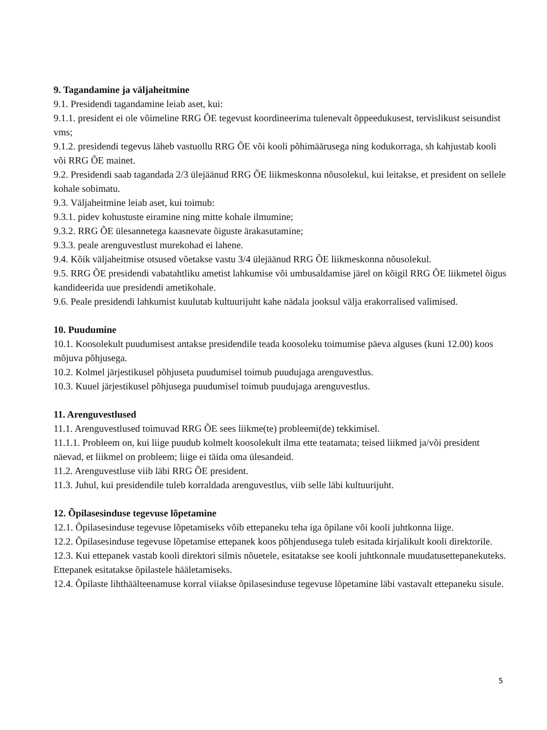9. Tagandamine ja väljaheitmine
9.1. Presidendi tagandamine leiab aset, kui:
9.1.1. president ei ole võimeline RRG ÕE tegevust koordineerima tulenevalt õppeedukusest, tervislikust seisundist vms;
9.1.2. presidendi tegevus läheb vastuollu RRG ÕE või kooli põhimäärusega ning kodukorraga, sh kahjustab kooli või RRG ÕE mainet.
9.2. Presidendi saab tagandada 2/3 ülejäänud RRG ÕE liikmeskonna nõusolekul, kui leitakse, et president on sellele kohale sobimatu.
9.3. Väljaheitmine leiab aset, kui toimub:
9.3.1. pidev kohustuste eiramine ning mitte kohale ilmumine;
9.3.2. RRG ÕE ülesannetega kaasnevate õiguste ärakasutamine;
9.3.3. peale arenguvestlust murekohad ei lahene.
9.4. Kõik väljaheitmise otsused võetakse vastu 3/4 ülejäänud RRG ÕE liikmeskonna nõusolekul.
9.5. RRG ÕE presidendi vabatahtliku ametist lahkumise või umbusaldamise järel on kõigil RRG ÕE liikmetel õigus kandideerida uue presidendi ametikohale.
9.6. Peale presidendi lahkumist kuulutab kultuurijuht kahe nädala jooksul välja erakorralised valimised.
10. Puudumine
10.1. Koosolekult puudumisest antakse presidendile teada koosoleku toimumise päeva alguses (kuni 12.00) koos mõjuva põhjusega.
10.2. Kolmel järjestikusel põhjuseta puudumisel toimub puudujaga arenguvestlus.
10.3. Kuuel järjestikusel põhjusega puudumisel toimub puudujaga arenguvestlus.
11. Arenguvestlused
11.1. Arenguvestlused toimuvad RRG ÕE sees liikme(te) probleemi(de) tekkimisel.
11.1.1. Probleem on, kui liige puudub kolmelt koosolekult ilma ette teatamata; teised liikmed ja/või president näevad, et liikmel on probleem; liige ei täida oma ülesandeid.
11.2. Arenguvestluse viib läbi RRG ÕE president.
11.3. Juhul, kui presidendile tuleb korraldada arenguvestlus, viib selle läbi kultuurijuht.
12. Õpilasesinduse tegevuse lõpetamine
12.1. Õpilasesinduse tegevuse lõpetamiseks võib ettepaneku teha iga õpilane või kooli juhtkonna liige.
12.2. Õpilasesinduse tegevuse lõpetamise ettepanek koos põhjendusega tuleb esitada kirjalikult kooli direktorile.
12.3. Kui ettepanek vastab kooli direktori silmis nõuetele, esitatakse see kooli juhtkonnale muudatusettepanekuteks. Ettepanek esitatakse õpilastele hääletamiseks.
12.4. Õpilaste lihthäälteenamuse korral viiakse õpilasesinduse tegevuse lõpetamine läbi vastavalt ettepaneku sisule.
5